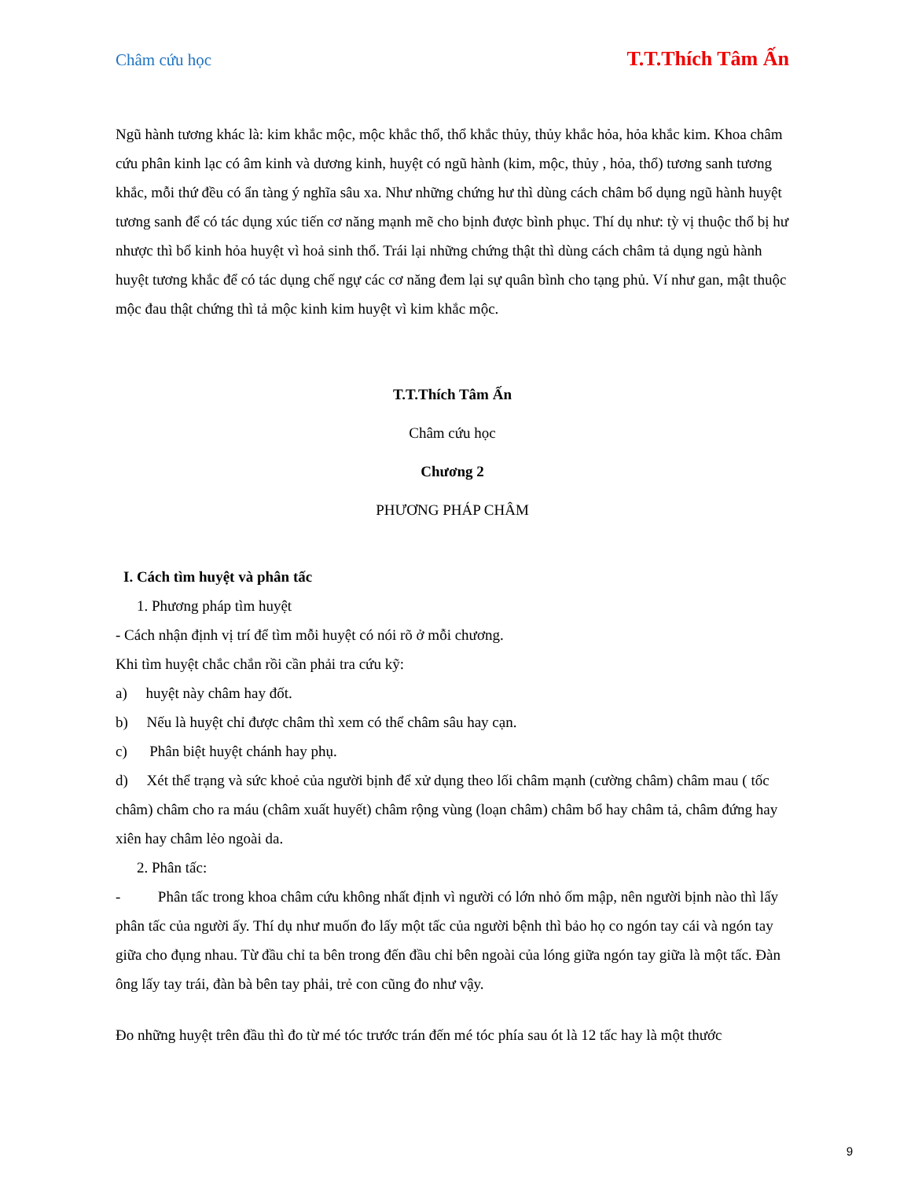Châm cứu học T.T.Thích Tâm Ấn
Ngũ hành tương khác là: kim khắc mộc, mộc khắc thổ, thổ khắc thủy, thủy khắc hỏa, hỏa khắc kim. Khoa châm cứu phân kinh lạc có âm kinh và dương kinh, huyệt có ngũ hành (kim, mộc, thủy , hỏa, thổ) tương sanh tương khắc, mỗi thứ đều có ẩn tàng ý nghĩa sâu xa. Như những chứng hư thì dùng cách châm bổ dụng ngũ hành huyệt tương sanh để có tác dụng xúc tiến cơ năng mạnh mẽ cho bịnh được bình phục. Thí dụ như: tỳ vị thuộc thổ bị hư nhược thì bổ kinh hỏa huyệt vì hoả sinh thổ. Trái lại những chứng thật thì dùng cách châm tả dụng ngủ hành huyệt tương khắc để có tác dụng chế ngự các cơ năng đem lại sự quân bình cho tạng phủ. Ví như gan, mật thuộc mộc đau thật chứng thì tả mộc kinh kim huyệt vì kim khắc mộc.
T.T.Thích Tâm Ấn
Châm cứu học
Chương 2
PHƯƠNG PHÁP CHÂM
I. Cách tìm huyệt và phân tấc
1. Phương pháp tìm huyệt
- Cách nhận định vị trí để tìm mỗi huyệt có nói rõ ở mỗi chương.
Khi tìm huyệt chắc chắn rồi cần phải tra cứu kỹ:
a) huyệt này châm hay đốt.
b) Nếu là huyệt chỉ được châm thì xem có thể châm sâu hay cạn.
c) Phân biệt huyệt chánh hay phụ.
d) Xét thể trạng và sức khoẻ của người bịnh để xử dụng theo lối châm mạnh (cường châm) châm mau ( tốc châm) châm cho ra máu (châm xuất huyết) châm rộng vùng (loạn châm) châm bổ hay châm tả, châm đứng hay xiên hay châm lẻo ngoài da.
2. Phân tấc:
- Phân tấc trong khoa châm cứu không nhất định vì người có lớn nhỏ ốm mập, nên người bịnh nào thì lấy phân tấc của người ấy. Thí dụ như muốn đo lấy một tấc của người bệnh thì bảo họ co ngón tay cái và ngón tay giữa cho đụng nhau. Từ đầu chỉ ta bên trong đến đầu chỉ bên ngoài của lóng giữa ngón tay giữa là một tấc. Đàn ông lấy tay trái, đàn bà bên tay phải, trẻ con cũng đo như vậy.
Đo những huyệt trên đầu thì đo từ mé tóc trước trán đến mé tóc phía sau ót là 12 tấc hay là một thước
9